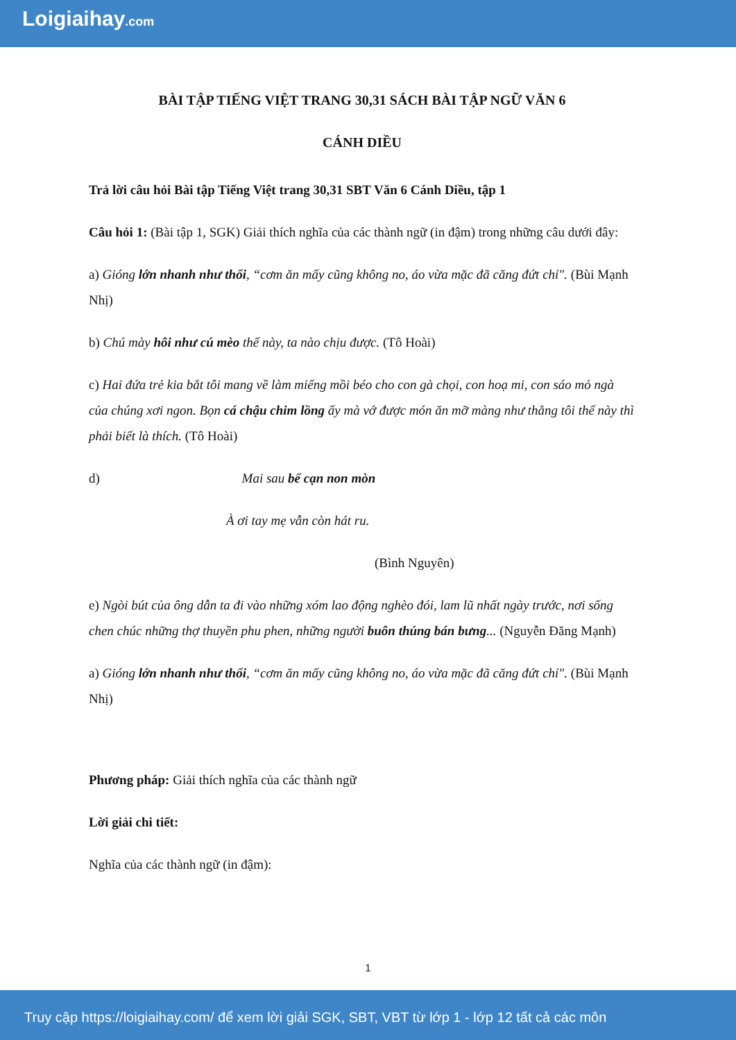Loigiaihay.com
BÀI TẬP TIẾNG VIỆT TRANG 30,31 SÁCH BÀI TẬP NGỮ VĂN 6
CÁNH DIỀU
Trả lời câu hỏi Bài tập Tiếng Việt trang 30,31 SBT Văn 6 Cánh Diều, tập 1
Câu hỏi 1: (Bài tập 1, SGK) Giải thích nghĩa của các thành ngữ (in đậm) trong những câu dưới đây:
a) Gióng lớn nhanh như thổi, “cơm ăn mấy cũng không no, áo vừa mặc đã căng đứt chỉ". (Bùi Mạnh Nhị)
b) Chú mày hôi như cú mèo thế này, ta nào chịu được. (Tô Hoài)
c) Hai đứa trẻ kia bắt tôi mang về làm miếng mồi béo cho con gà chọi, con hoạ mi, con sáo mỏ ngà của chúng xơi ngon. Bọn cá chậu chim lồng ấy mà vớ được món ăn mỡ màng như thằng tôi thế này thì phải biết là thích. (Tô Hoài)
d) Mai sau bể cạn non mòn
À ơi tay mẹ vẫn còn hát ru.
(Bình Nguyên)
e) Ngòi bút của ông dẫn ta đi vào những xóm lao động nghèo đói, lam lũ nhất ngày trước, nơi sống chen chúc những thợ thuyền phu phen, những người buôn thúng bán bưng... (Nguyễn Đăng Mạnh)
a) Gióng lớn nhanh như thổi, “cơm ăn mấy cũng không no, áo vừa mặc đã căng đứt chỉ". (Bùi Mạnh Nhị)
Phương pháp: Giải thích nghĩa của các thành ngữ
Lời giải chi tiết:
Nghĩa của các thành ngữ (in đậm):
1
Truy cập https://loigiaihay.com/ để xem lời giải SGK, SBT, VBT từ lớp 1 - lớp 12 tất cả các môn